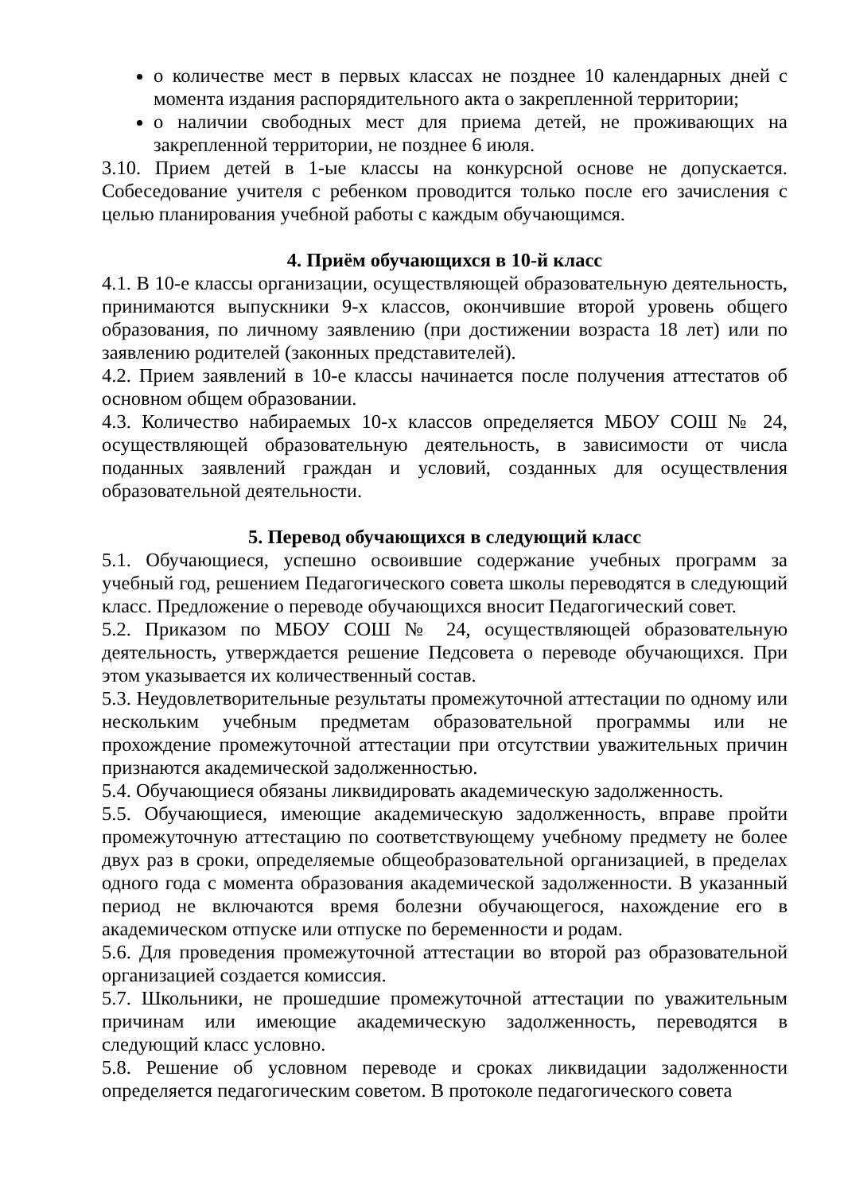о количестве мест в первых классах не позднее 10 календарных дней с момента издания распорядительного акта о закрепленной территории;
о наличии свободных мест для приема детей, не проживающих на закрепленной территории, не позднее 6 июля.
3.10. Прием детей в 1-ые классы на конкурсной основе не допускается. Собеседование учителя с ребенком проводится только после его зачисления с целью планирования учебной работы с каждым обучающимся.
4. Приём обучающихся в 10-й класс
4.1. В 10-е классы организации, осуществляющей образовательную деятельность, принимаются выпускники 9-х классов, окончившие второй уровень общего образования, по личному заявлению (при достижении возраста 18 лет) или по заявлению родителей (законных представителей).
4.2. Прием заявлений в 10-е классы начинается после получения аттестатов об основном общем образовании.
4.3. Количество набираемых 10-х классов определяется МБОУ СОШ № 24, осуществляющей образовательную деятельность, в зависимости от числа поданных заявлений граждан и условий, созданных для осуществления образовательной деятельности.
5. Перевод обучающихся в следующий класс
5.1. Обучающиеся, успешно освоившие содержание учебных программ за учебный год, решением Педагогического совета школы переводятся в следующий класс. Предложение о переводе обучающихся вносит Педагогический совет.
5.2. Приказом по МБОУ СОШ № 24, осуществляющей образовательную деятельность, утверждается решение Педсовета о переводе обучающихся. При этом указывается их количественный состав.
5.3. Неудовлетворительные результаты промежуточной аттестации по одному или нескольким учебным предметам образовательной программы или не прохождение промежуточной аттестации при отсутствии уважительных причин признаются академической задолженностью.
5.4. Обучающиеся обязаны ликвидировать академическую задолженность.
5.5. Обучающиеся, имеющие академическую задолженность, вправе пройти промежуточную аттестацию по соответствующему учебному предмету не более двух раз в сроки, определяемые общеобразовательной организацией, в пределах одного года с момента образования академической задолженности. В указанный период не включаются время болезни обучающегося, нахождение его в академическом отпуске или отпуске по беременности и родам.
5.6. Для проведения промежуточной аттестации во второй раз образовательной организацией создается комиссия.
5.7. Школьники, не прошедшие промежуточной аттестации по уважительным причинам или имеющие академическую задолженность, переводятся в следующий класс условно.
5.8. Решение об условном переводе и сроках ликвидации задолженности определяется педагогическим советом. В протоколе педагогического совета